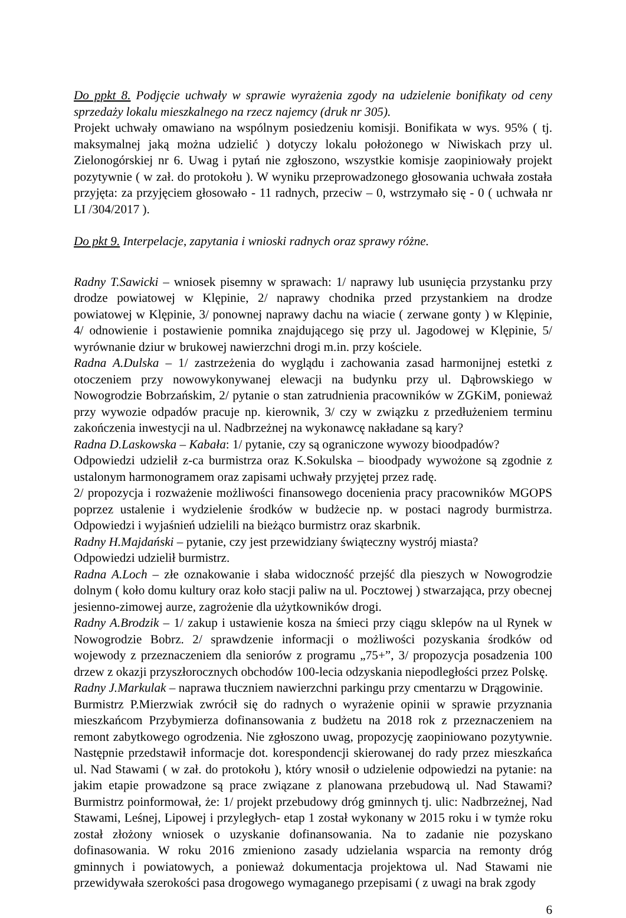Do ppkt 8. Podjęcie uchwały w sprawie wyrażenia zgody na udzielenie bonifikaty od ceny sprzedaży lokalu mieszkalnego na rzecz najemcy (druk nr 305).
Projekt uchwały omawiano na wspólnym posiedzeniu komisji. Bonifikata w wys. 95% ( tj. maksymalnej jaką można udzielić ) dotyczy lokalu położonego w Niwiskach przy ul. Zielonogórskiej nr 6. Uwag i pytań nie zgłoszono, wszystkie komisje zaopiniowały projekt pozytywnie ( w zał. do protokołu ). W wyniku przeprowadzonego głosowania uchwała została przyjęta: za przyjęciem głosowało - 11 radnych, przeciw – 0, wstrzymało się - 0 ( uchwała nr LI /304/2017 ).
Do pkt 9. Interpelacje, zapytania i wnioski radnych oraz sprawy różne.
Radny T.Sawicki – wniosek pisemny w sprawach: 1/ naprawy lub usunięcia przystanku przy drodze powiatowej w Klępinie, 2/ naprawy chodnika przed przystankiem na drodze powiatowej w Klępinie, 3/ ponownej naprawy dachu na wiacie ( zerwane gonty ) w Klępinie, 4/ odnowienie i postawienie pomnika znajdującego się przy ul. Jagodowej w Klępinie, 5/ wyrównanie dziur w brukowej nawierzchni drogi m.in. przy kościele.
Radna A.Dulska – 1/ zastrzeżenia do wyglądu i zachowania zasad harmonijnej estetki z otoczeniem przy nowowykonywanej elewacji na budynku przy ul. Dąbrowskiego w Nowogrodzie Bobrzańskim, 2/ pytanie o stan zatrudnienia pracowników w ZGKiM, ponieważ przy wywozie odpadów pracuje np. kierownik, 3/ czy w związku z przedłużeniem terminu zakończenia inwestycji na ul. Nadbrzeżnej na wykonawcę nakładane są kary?
Radna D.Laskowska – Kabała: 1/ pytanie, czy są ograniczone wywozy bioodpadów?
Odpowiedzi udzielił z-ca burmistrza oraz K.Sokulska – bioodpady wywożone są zgodnie z ustalonym harmonogramem oraz zapisami uchwały przyjętej przez radę.
2/ propozycja i rozważenie możliwości finansowego docenienia pracy pracowników MGOPS poprzez ustalenie i wydzielenie środków w budżecie np. w postaci nagrody burmistrza. Odpowiedzi i wyjaśnień udzielili na bieżąco burmistrz oraz skarbnik.
Radny H.Majdański – pytanie, czy jest przewidziany świąteczny wystrój miasta?
Odpowiedzi udzielił burmistrz.
Radna A.Loch – złe oznakowanie i słaba widoczność przejść dla pieszych w Nowogrodzie dolnym ( koło domu kultury oraz koło stacji paliw na ul. Pocztowej ) stwarzająca, przy obecnej jesienno-zimowej aurze, zagrożenie dla użytkowników drogi.
Radny A.Brodzik – 1/ zakup i ustawienie kosza na śmieci przy ciągu sklepów na ul Rynek w Nowogrodzie Bobrz. 2/ sprawdzenie informacji o możliwości pozyskania środków od wojewody z przeznaczeniem dla seniorów z programu „75+”, 3/ propozycja posadzenia 100 drzew z okazji przyszłorocznych obchodów 100-lecia odzyskania niepodległości przez Polskę.
Radny J.Markulak – naprawa tłuczniem nawierzchni parkingu przy cmentarzu w Drągowinie.
Burmistrz P.Mierzwiak zwrócił się do radnych o wyrażenie opinii w sprawie przyznania mieszkańcom Przybymierza dofinansowania z budżetu na 2018 rok z przeznaczeniem na remont zabytkowego ogrodzenia. Nie zgłoszono uwag, propozycję zaopiniowano pozytywnie. Następnie przedstawił informacje dot. korespondencji skierowanej do rady przez mieszkańca ul. Nad Stawami ( w zał. do protokołu ), który wnosił o udzielenie odpowiedzi na pytanie: na jakim etapie prowadzone są prace związane z planowana przebudową ul. Nad Stawami? Burmistrz poinformował, że: 1/ projekt przebudowy dróg gminnych tj. ulic: Nadbrzeżnej, Nad Stawami, Leśnej, Lipowej i przyległych- etap 1 został wykonany w 2015 roku i w tymże roku został złożony wniosek o uzyskanie dofinansowania. Na to zadanie nie pozyskano dofinasowania. W roku 2016 zmieniono zasady udzielania wsparcia na remonty dróg gminnych i powiatowych, a ponieważ dokumentacja projektowa ul. Nad Stawami nie przewidywała szerokości pasa drogowego wymaganego przepisami ( z uwagi na brak zgody
6